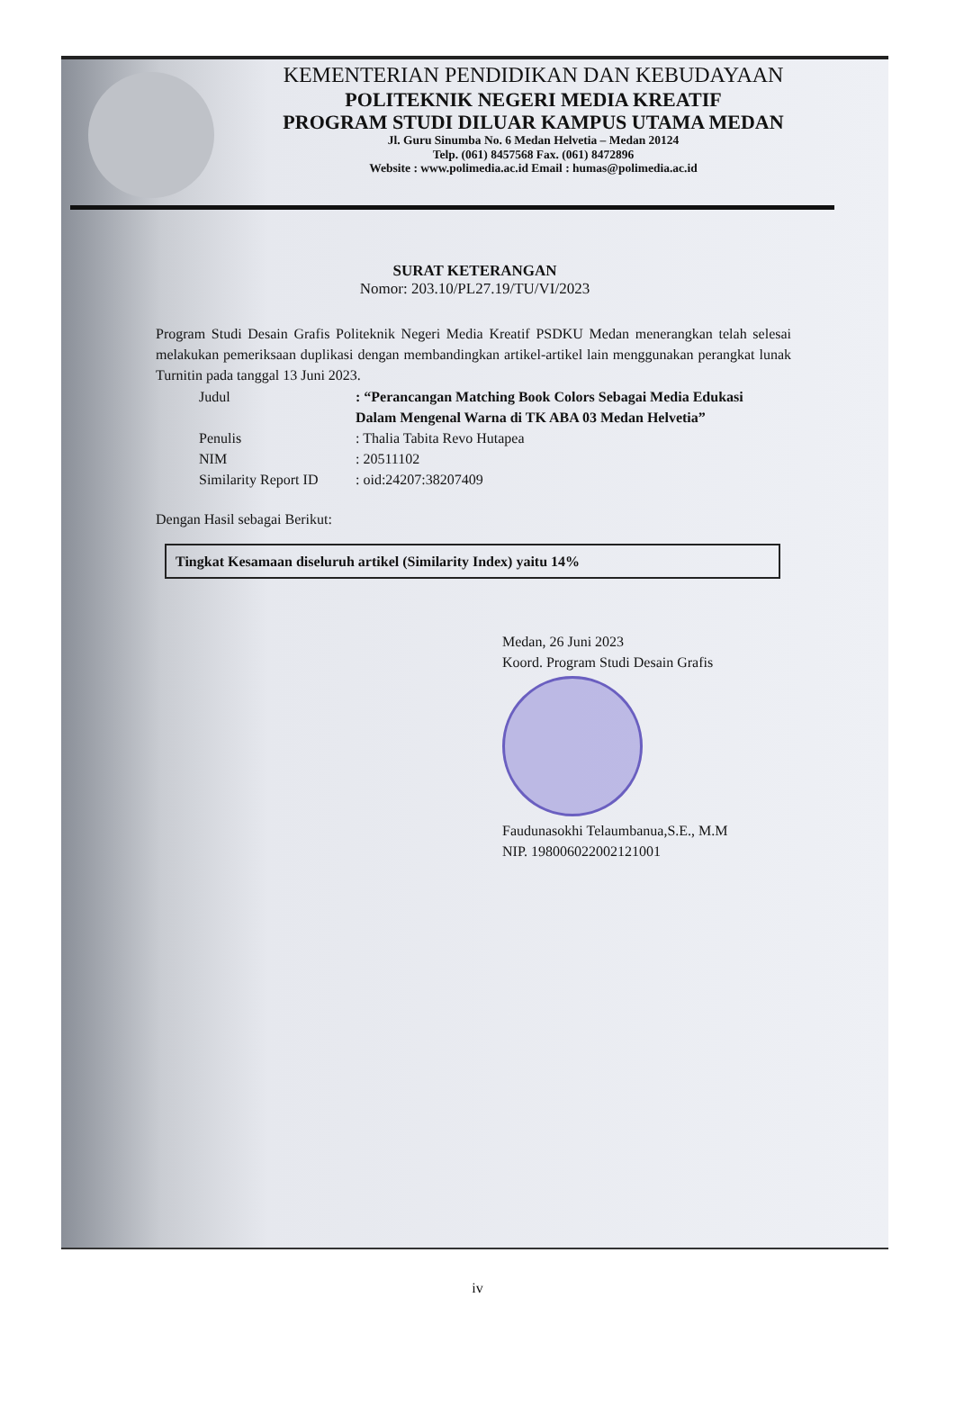KEMENTERIAN PENDIDIKAN DAN KEBUDAYAAN
POLITEKNIK NEGERI MEDIA KREATIF
PROGRAM STUDI DILUAR KAMPUS UTAMA MEDAN
Jl. Guru Sinumba No. 6 Medan Helvetia – Medan 20124
Telp. (061) 8457568 Fax. (061) 8472896
Website : www.polimedia.ac.id Email : humas@polimedia.ac.id
SURAT KETERANGAN
Nomor: 203.10/PL27.19/TU/VI/2023
Program Studi Desain Grafis Politeknik Negeri Media Kreatif PSDKU Medan menerangkan telah selesai melakukan pemeriksaan duplikasi dengan membandingkan artikel-artikel lain menggunakan perangkat lunak Turnitin pada tanggal 13 Juni 2023.
| Judul | : “Perancangan Matching Book Colors Sebagai Media Edukasi Dalam Mengenal Warna di TK ABA 03 Medan Helvetia” |
| Penulis | : Thalia Tabita Revo Hutapea |
| NIM | : 20511102 |
| Similarity Report ID | : oid:24207:38207409 |
Dengan Hasil sebagai Berikut:
Tingkat Kesamaan diseluruh artikel (Similarity Index) yaitu 14%
Medan, 26 Juni 2023
Koord. Program Studi Desain Grafis
Faudunasokhi Telaumbanua,S.E., M.M
NIP. 198006022002121001
iv